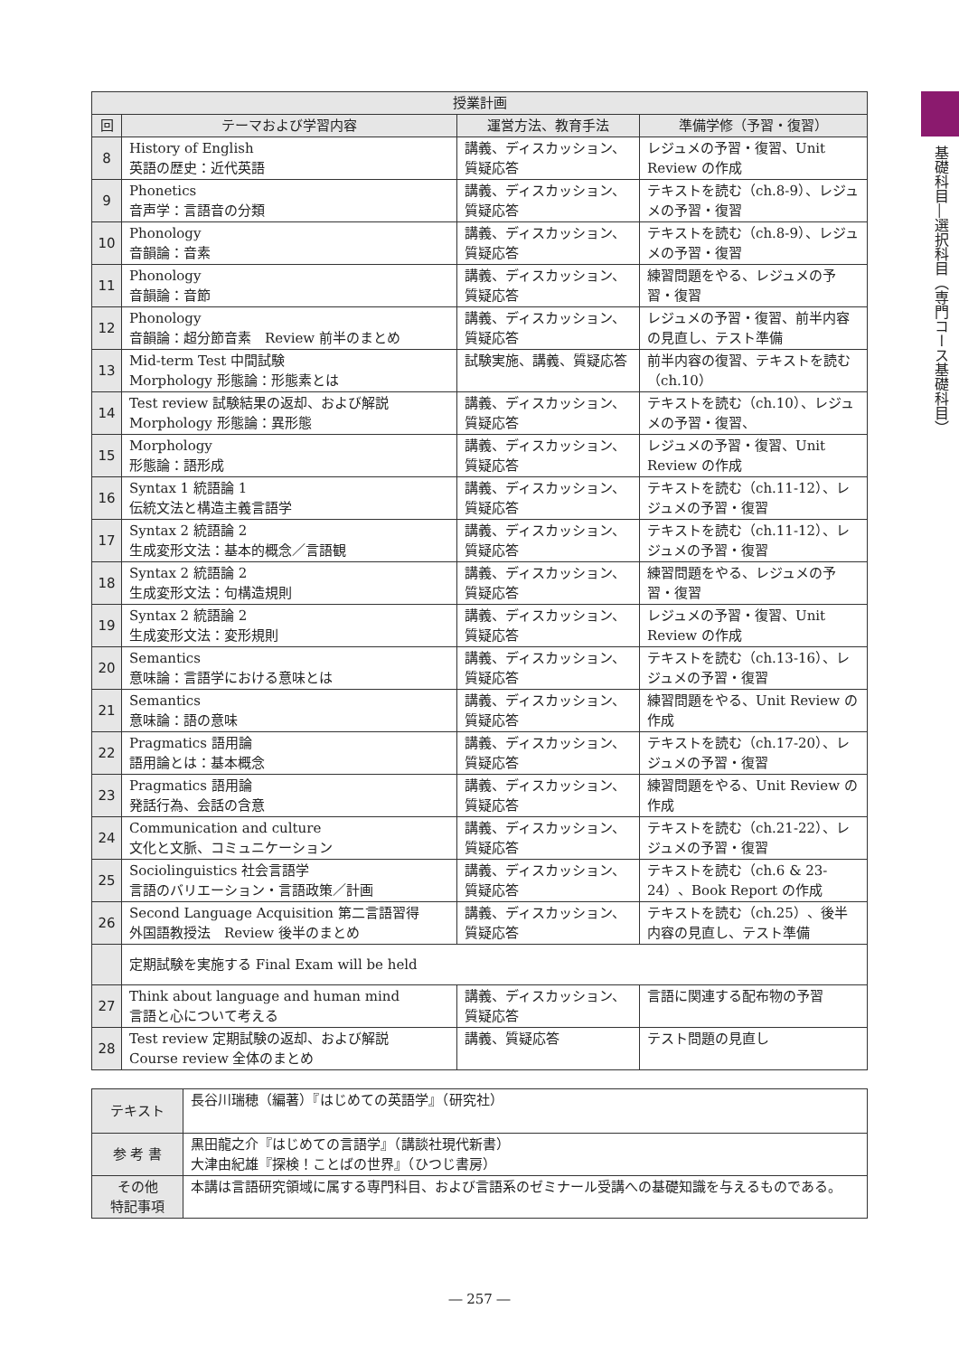| 授業計画 | | | |
| --- | --- | --- | --- |
| 回 | テーマおよび学習内容 | 運営方法、教育手法 | 準備学修（予習・復習） |
| 8 | History of English 英語の歴史：近代英語 | 講義、ディスカッション、質疑応答 | レジュメの予習・復習、Unit Review の作成 |
| 9 | Phonetics 音声学：言語音の分類 | 講義、ディスカッション、質疑応答 | テキストを読む（ch.8-9）、レジュメの予習・復習 |
| 10 | Phonology 音韻論：音素 | 講義、ディスカッション、質疑応答 | テキストを読む（ch.8-9）、レジュメの予習・復習 |
| 11 | Phonology 音韻論：音節 | 講義、ディスカッション、質疑応答 | 練習問題をやる、レジュメの予習・復習 |
| 12 | Phonology 音韻論：超分節音素 Review 前半のまとめ | 講義、ディスカッション、質疑応答 | レジュメの予習・復習、前半内容の見直し、テスト準備 |
| 13 | Mid-term Test 中間試験 Morphology 形態論：形態素とは | 試験実施、講義、質疑応答 | 前半内容の復習、テキストを読む（ch.10） |
| 14 | Test review 試験結果の返却、および解説 Morphology 形態論：異形態 | 講義、ディスカッション、質疑応答 | テキストを読む（ch.10）、レジュメの予習・復習、 |
| 15 | Morphology 形態論：語形成 | 講義、ディスカッション、質疑応答 | レジュメの予習・復習、Unit Review の作成 |
| 16 | Syntax 1 統語論 1 伝統文法と構造主義言語学 | 講義、ディスカッション、質疑応答 | テキストを読む（ch.11-12）、レジュメの予習・復習 |
| 17 | Syntax 2 統語論 2 生成変形文法：基本的概念／言語観 | 講義、ディスカッション、質疑応答 | テキストを読む（ch.11-12）、レジュメの予習・復習 |
| 18 | Syntax 2 統語論 2 生成変形文法：句構造規則 | 講義、ディスカッション、質疑応答 | 練習問題をやる、レジュメの予習・復習 |
| 19 | Syntax 2 統語論 2 生成変形文法：変形規則 | 講義、ディスカッション、質疑応答 | レジュメの予習・復習、Unit Review の作成 |
| 20 | Semantics 意味論：言語学における意味とは | 講義、ディスカッション、質疑応答 | テキストを読む（ch.13-16）、レジュメの予習・復習 |
| 21 | Semantics 意味論：語の意味 | 講義、ディスカッション、質疑応答 | 練習問題をやる、Unit Review の作成 |
| 22 | Pragmatics 語用論 語用論とは：基本概念 | 講義、ディスカッション、質疑応答 | テキストを読む（ch.17-20）、レジュメの予習・復習 |
| 23 | Pragmatics 語用論 発話行為、会話の含意 | 講義、ディスカッション、質疑応答 | 練習問題をやる、Unit Review の作成 |
| 24 | Communication and culture 文化と文脈、コミュニケーション | 講義、ディスカッション、質疑応答 | テキストを読む（ch.21-22）、レジュメの予習・復習 |
| 25 | Sociolinguistics 社会言語学 言語のバリエーション・言語政策／計画 | 講義、ディスカッション、質疑応答 | テキストを読む（ch.6 & 23-24）、Book Report の作成 |
| 26 | Second Language Acquisition 第二言語習得 外国語教授法 Review 後半のまとめ | 講義、ディスカッション、質疑応答 | テキストを読む（ch.25）、後半内容の見直し、テスト準備 |
| | 定期試験を実施する Final Exam will be held | | |
| 27 | Think about language and human mind 言語と心について考える | 講義、ディスカッション、質疑応答 | 言語に関連する配布物の予習 |
| 28 | Test review 定期試験の返却、および解説 Course review 全体のまとめ | 講義、質疑応答 | テスト問題の見直し |
| テキスト | 長谷川瑞穂（編著）『はじめての英語学』（研究社） |
| 参 考 書 | 黒田龍之介『はじめての言語学』（講談社現代新書） 大津由紀雄『探検！ことばの世界』（ひつじ書房） |
| その他 特記事項 | 本講は言語研究領域に属する専門科目、および言語系のゼミナール受講への基礎知識を与えるものである。 |
基礎科目―選択科目（専門コース基礎科目）
― 257 ―